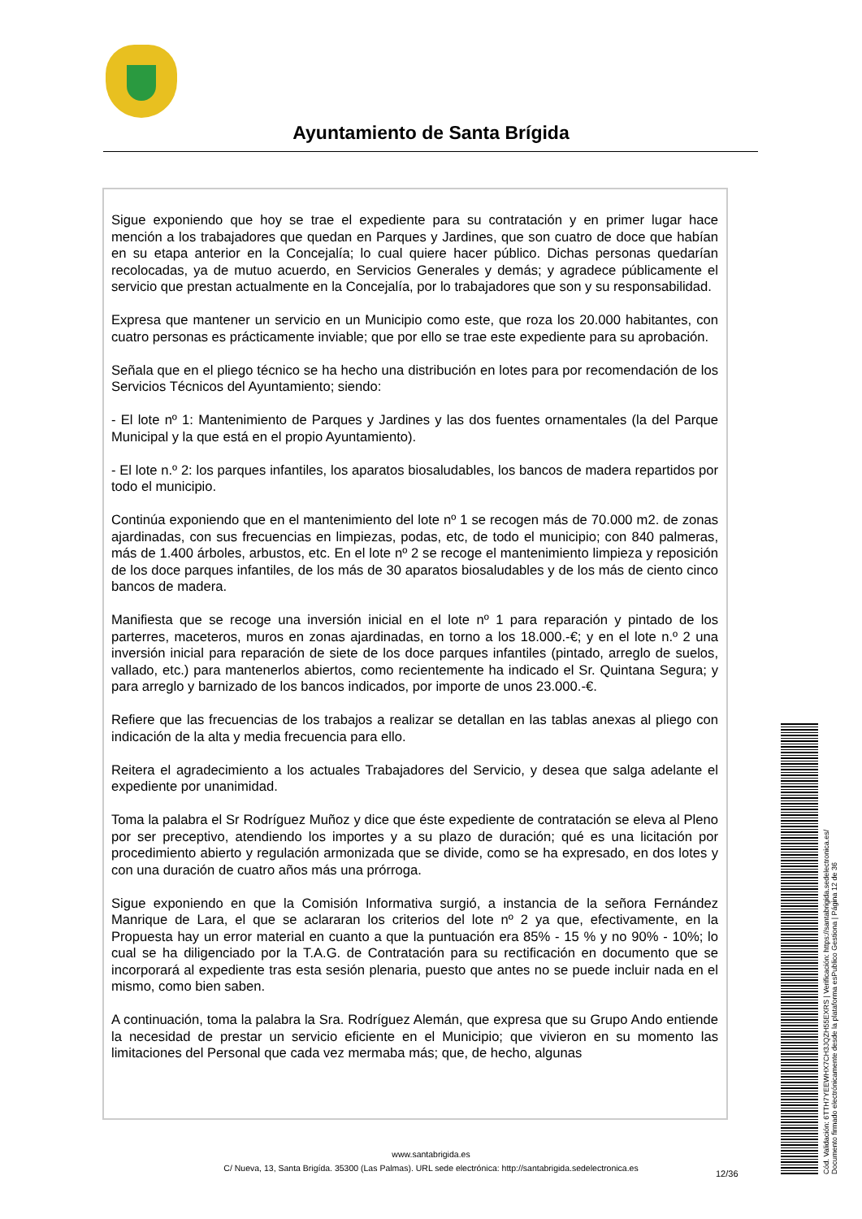Ayuntamiento de Santa Brígida
Sigue exponiendo que hoy se trae el expediente para su contratación y en primer lugar hace mención a los trabajadores que quedan en Parques y Jardines, que son cuatro de doce que habían en su etapa anterior en la Concejalía; lo cual quiere hacer público. Dichas personas quedarían recolocadas, ya de mutuo acuerdo, en Servicios Generales y demás; y agradece públicamente el servicio que prestan actualmente en la Concejalía, por lo trabajadores que son y su responsabilidad.
Expresa que mantener un servicio en un Municipio como este, que roza los 20.000 habitantes, con cuatro personas es prácticamente inviable; que por ello se trae este expediente para su aprobación.
Señala que en el pliego técnico se ha hecho una distribución en lotes para por recomendación de los Servicios Técnicos del Ayuntamiento; siendo:
- El lote nº 1: Mantenimiento de Parques y Jardines y las dos fuentes ornamentales (la del Parque Municipal y la que está en el propio Ayuntamiento).
- El lote n.º 2: los parques infantiles, los aparatos biosaludables, los bancos de madera repartidos por todo el municipio.
Continúa exponiendo que en el mantenimiento del lote nº 1 se recogen más de 70.000 m2. de zonas ajardinadas, con sus frecuencias en limpiezas, podas, etc, de todo el municipio; con 840 palmeras, más de 1.400 árboles, arbustos, etc. En el lote nº 2 se recoge el mantenimiento limpieza y reposición de los doce parques infantiles, de los más de 30 aparatos biosaludables y de los más de ciento cinco bancos de madera.
Manifiesta que se recoge una inversión inicial en el lote nº 1 para reparación y pintado de los parterres, maceteros, muros en zonas ajardinadas, en torno a los 18.000.-€; y en el lote n.º 2 una inversión inicial para reparación de siete de los doce parques infantiles (pintado, arreglo de suelos, vallado, etc.) para mantenerlos abiertos, como recientemente ha indicado el Sr. Quintana Segura; y para arreglo y barnizado de los bancos indicados, por importe de unos 23.000.-€.
Refiere que las frecuencias de los trabajos a realizar se detallan en las tablas anexas al pliego con indicación de la alta y media frecuencia para ello.
Reitera el agradecimiento a los actuales Trabajadores del Servicio, y desea que salga adelante el expediente por unanimidad.
Toma la palabra el Sr Rodríguez Muñoz y dice que éste expediente de contratación se eleva al Pleno por ser preceptivo, atendiendo los importes y a su plazo de duración; qué es una licitación por procedimiento abierto y regulación armonizada que se divide, como se ha expresado, en dos lotes y con una duración de cuatro años más una prórroga.
Sigue exponiendo en que la Comisión Informativa surgió, a instancia de la señora Fernández Manrique de Lara, el que se aclararan los criterios del lote nº 2 ya que, efectivamente, en la Propuesta hay un error material en cuanto a que la puntuación era 85% - 15 % y no 90% - 10%; lo cual se ha diligenciado por la T.A.G. de Contratación para su rectificación en documento que se incorporará al expediente tras esta sesión plenaria, puesto que antes no se puede incluir nada en el mismo, como bien saben.
A continuación, toma la palabra la Sra. Rodríguez Alemán, que expresa que su Grupo Ando entiende la necesidad de prestar un servicio eficiente en el Municipio; que vivieron en su momento las limitaciones del Personal que cada vez mermaba más; que, de hecho, algunas
www.santabrigida.es
C/ Nueva, 13, Santa Brigída. 35300 (Las Palmas). URL sede electrónica: http://santabrigida.sedelectronica.es
12/36
Cód. Validación: 6TTH7YEEWHX7CH3JQZH55EXRS | Verificación: https://santabrigida.sedelectronica.es/
Documento firmado electrónicamente desde la plataforma esPublico Gestiona | Página 12 de 36